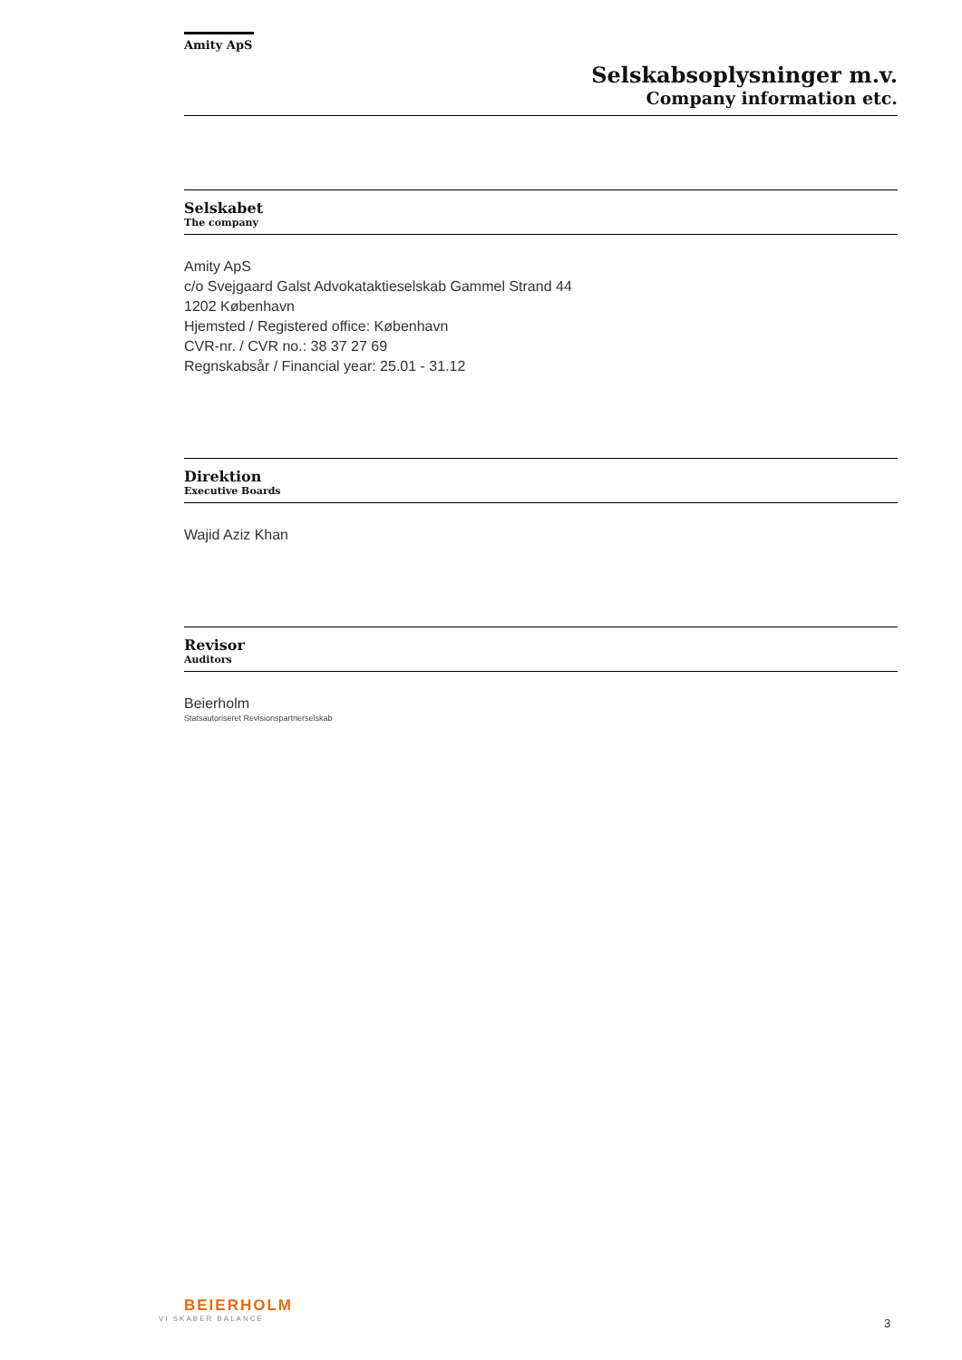Amity ApS
Selskabsoplysninger m.v.
Company information etc.
Selskabet
The company
Amity ApS
c/o Svejgaard Galst Advokataktieselskab Gammel Strand 44
1202 København
Hjemsted / Registered office: København
CVR-nr. / CVR no.: 38 37 27 69
Regnskabsår / Financial year: 25.01 - 31.12
Direktion
Executive Boards
Wajid Aziz Khan
Revisor
Auditors
Beierholm
Statsautoriseret Revisionspartnerselskab
BEIERHOLM
VI SKABER BALANCE
3